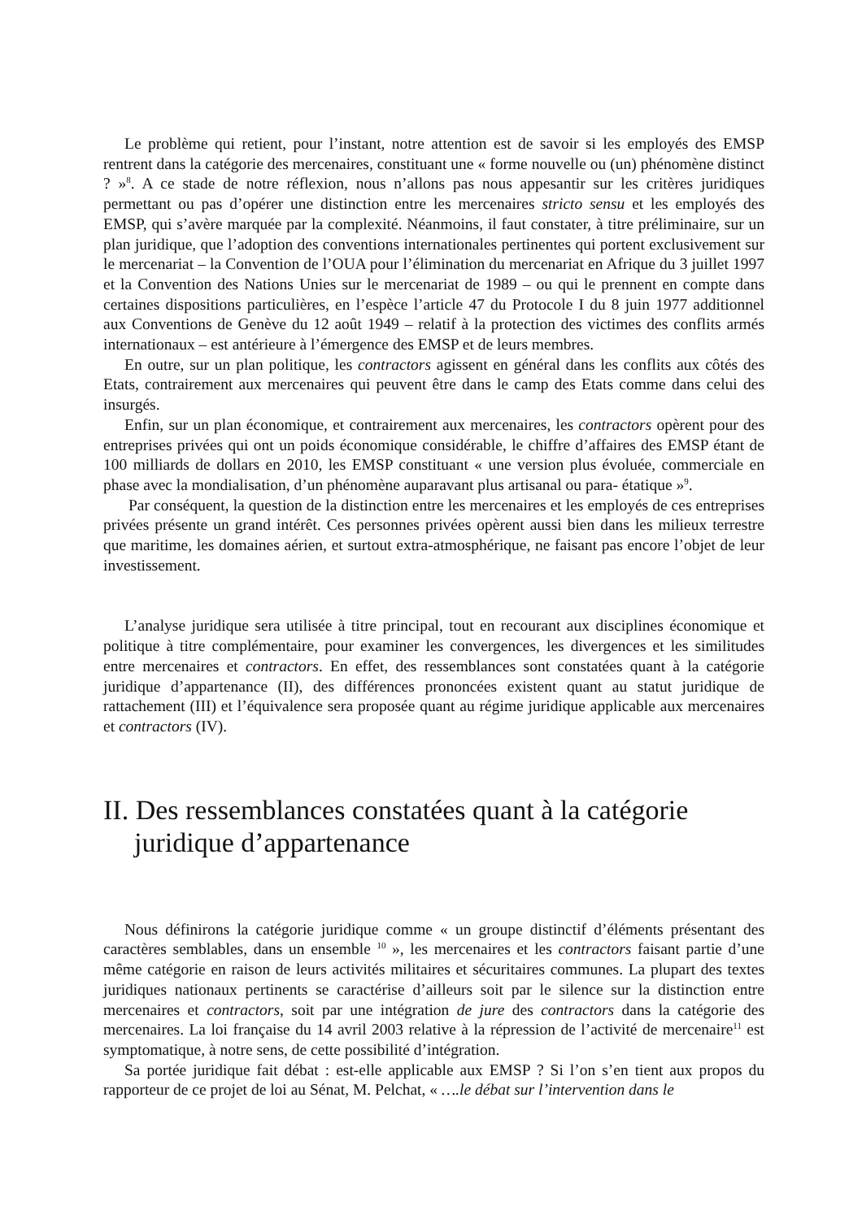Le problème qui retient, pour l’instant, notre attention est de savoir si les employés des EMSP rentrent dans la catégorie des mercenaires, constituant une « forme nouvelle ou (un) phénomène distinct ? »<sup>8</sup>. A ce stade de notre réflexion, nous n’allons pas nous appesantir sur les critères juridiques permettant ou pas d’opérer une distinction entre les mercenaires stricto sensu et les employés des EMSP, qui s’avère marquée par la complexité. Néanmoins, il faut constater, à titre préliminaire, sur un plan juridique, que l’adoption des conventions internationales pertinentes qui portent exclusivement sur le mercenariat – la Convention de l’OUA pour l’élimination du mercenariat en Afrique du 3 juillet 1997 et la Convention des Nations Unies sur le mercenariat de 1989 – ou qui le prennent en compte dans certaines dispositions particulières, en l’espèce l’article 47 du Protocole I du 8 juin 1977 additionnel aux Conventions de Genève du 12 août 1949 – relatif à la protection des victimes des conflits armés internationaux – est antérieure à l’émergence des EMSP et de leurs membres.
En outre, sur un plan politique, les contractors agissent en général dans les conflits aux côtés des Etats, contrairement aux mercenaires qui peuvent être dans le camp des Etats comme dans celui des insurgés.
Enfin, sur un plan économique, et contrairement aux mercenaires, les contractors opèrent pour des entreprises privées qui ont un poids économique considérable, le chiffre d’affaires des EMSP étant de 100 milliards de dollars en 2010, les EMSP constituant « une version plus évoluée, commerciale en phase avec la mondialisation, d’un phénomène auparavant plus artisanal ou para- étatique »<sup>9</sup>.
Par conséquent, la question de la distinction entre les mercenaires et les employés de ces entreprises privées présente un grand intérêt. Ces personnes privées opèrent aussi bien dans les milieux terrestre que maritime, les domaines aérien, et surtout extra-atmosphérique, ne faisant pas encore l’objet de leur investissement.
L’analyse juridique sera utilisée à titre principal, tout en recourant aux disciplines économique et politique à titre complémentaire, pour examiner les convergences, les divergences et les similitudes entre mercenaires et contractors. En effet, des ressemblances sont constatées quant à la catégorie juridique d’appartenance (II), des différences prononcées existent quant au statut juridique de rattachement (III) et l’équivalence sera proposée quant au régime juridique applicable aux mercenaires et contractors (IV).
II. Des ressemblances constatées quant à la catégorie juridique d’appartenance
Nous définirons la catégorie juridique comme « un groupe distinctif d’éléments présentant des caractères semblables, dans un ensemble <sup>10</sup> », les mercenaires et les contractors faisant partie d’une même catégorie en raison de leurs activités militaires et sécuritaires communes. La plupart des textes juridiques nationaux pertinents se caractérise d’ailleurs soit par le silence sur la distinction entre mercenaires et contractors, soit par une intégration de jure des contractors dans la catégorie des mercenaires. La loi française du 14 avril 2003 relative à la répression de l’activité de mercenaire<sup>11</sup> est symptomatique, à notre sens, de cette possibilité d’intégration.
Sa portée juridique fait débat : est-elle applicable aux EMSP ? Si l’on s’en tient aux propos du rapporteur de ce projet de loi au Sénat, M. Pelchat, « ….le débat sur l’intervention dans le